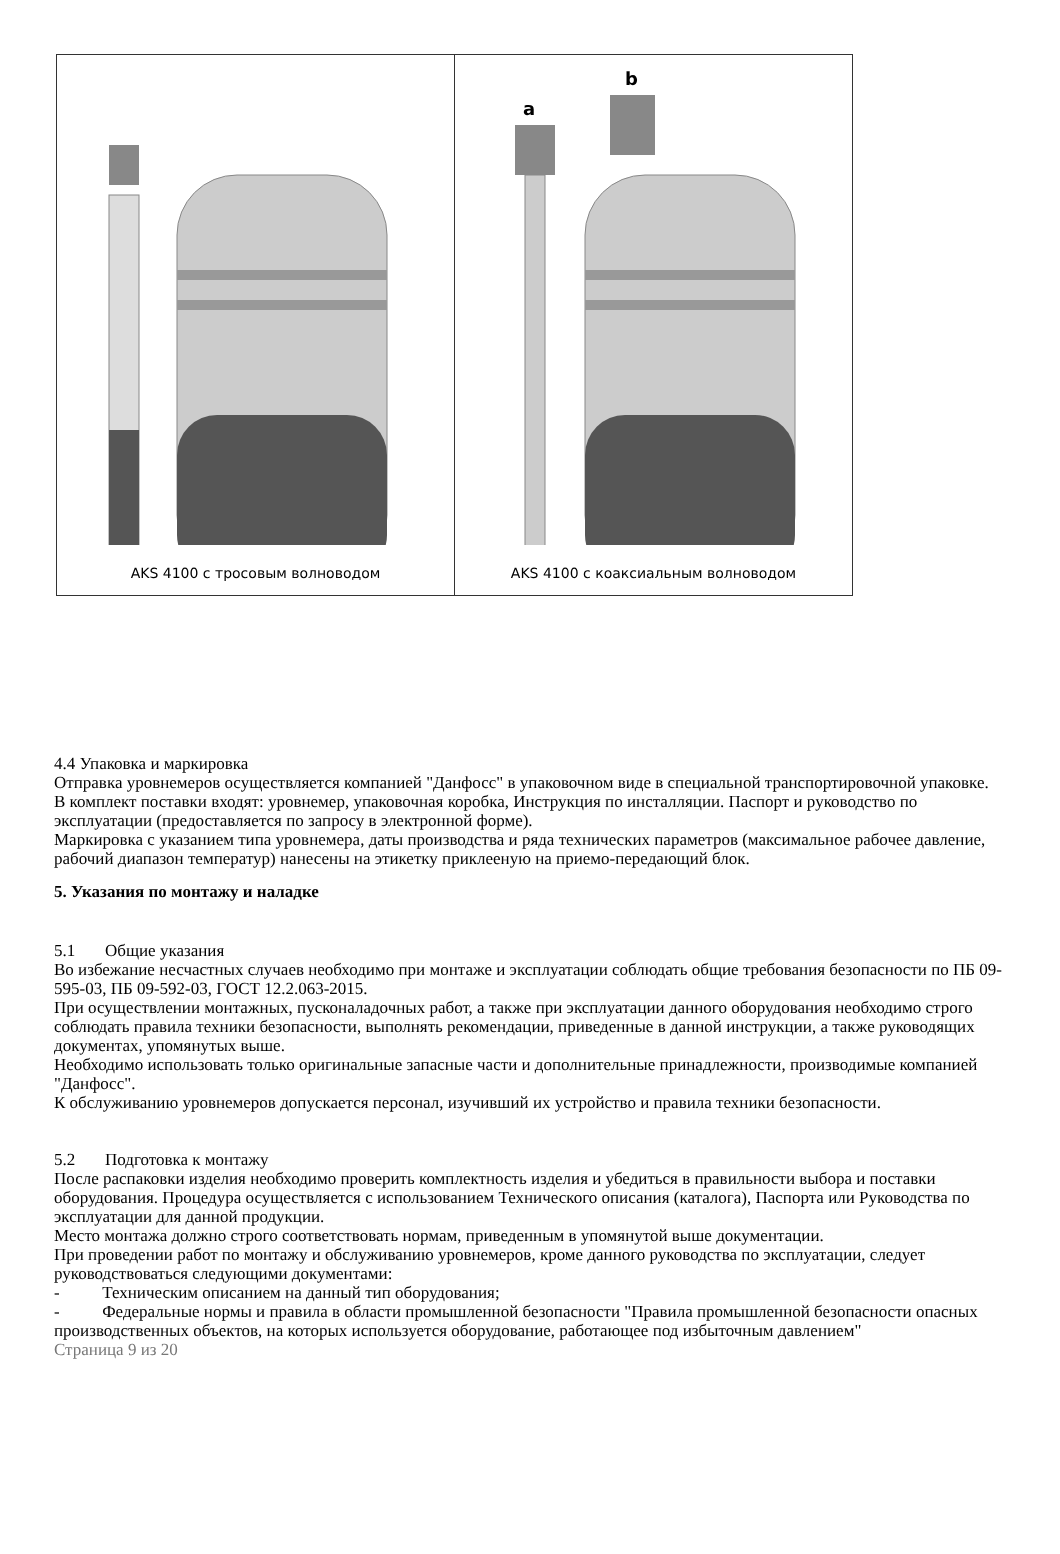AKS 4100 с тросовым волноводом
a
b
AKS 4100 с коаксиальным волноводом
4.4 Упаковка и маркировка
Отправка уровнемеров осуществляется компанией "Данфосс" в упаковочном виде в специальной транспортировочной упаковке.
В комплект поставки входят: уровнемер, упаковочная коробка, Инструкция по инсталляции. Паспорт и руководство по эксплуатации (предоставляется по запросу в электронной форме).
Маркировка с указанием типа уровнемера, даты производства и ряда технических параметров (максимальное рабочее давление, рабочий диапазон температур) нанесены на этикетку приклееную на приемо-передающий блок.
5. Указания по монтажу и наладке
5.1 Общие указания
Во избежание несчастных случаев необходимо при монтаже и эксплуатации соблюдать общие требования безопасности по ПБ 09-595-03, ПБ 09-592-03, ГОСТ 12.2.063-2015.
При осуществлении монтажных, пусконаладочных работ, а также при эксплуатации данного оборудования необходимо строго соблюдать правила техники безопасности, выполнять рекомендации, приведенные в данной инструкции, а также руководящих документах, упомянутых выше.
Необходимо использовать только оригинальные запасные части и дополнительные принадлежности, производимые компанией "Данфосс".
К обслуживанию уровнемеров допускается персонал, изучивший их устройство и правила техники безопасности.
5.2 Подготовка к монтажу
После распаковки изделия необходимо проверить комплектность изделия и убедиться в правильности выбора и поставки оборудования. Процедура осуществляется с использованием Технического описания (каталога), Паспорта или Руководства по эксплуатации для данной продукции.
Место монтажа должно строго соответствовать нормам, приведенным в упомянутой выше документации.
При проведении работ по монтажу и обслуживанию уровнемеров, кроме данного руководства по эксплуатации, следует руководствоваться следующими документами:
- Техническим описанием на данный тип оборудования;
- Федеральные нормы и правила в области промышленной безопасности "Правила промышленной безопасности опасных производственных объектов, на которых используется оборудование, работающее под избыточным давлением"
Страница 9 из 20